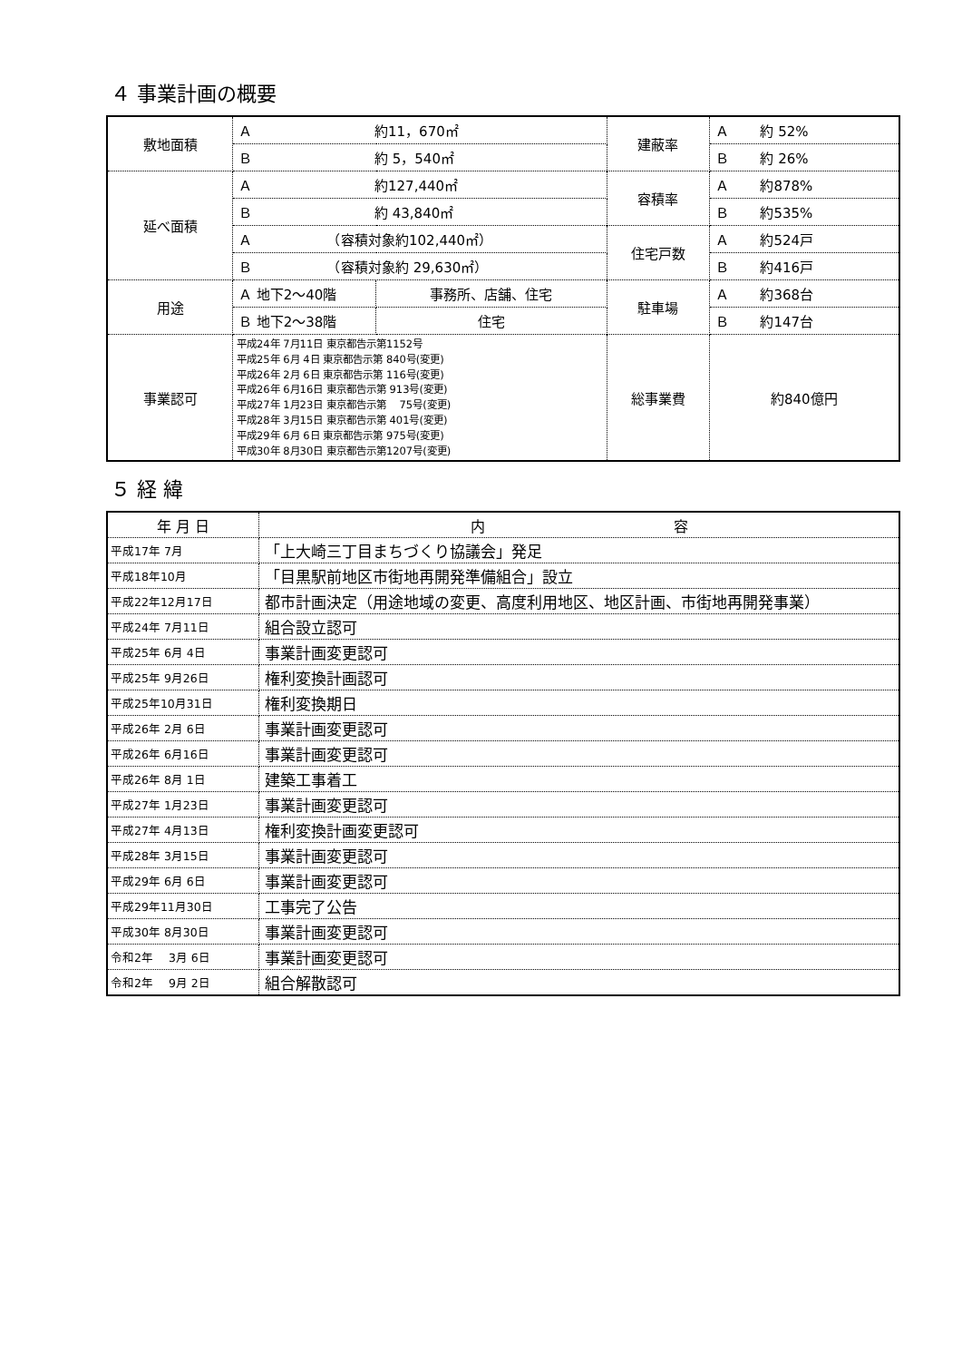４ 事業計画の概要
| 敷地面積 | Ａ 約11，670㎡ | | 建蔽率 | Ａ 約 52% |
| | Ｂ 約 5，540㎡ | | | Ｂ 約 26% |
| 延べ面積 | Ａ 約127,440㎡ | | 容積率 | Ａ 約878% |
| | Ｂ 約 43,840㎡ | | | Ｂ 約535% |
| | Ａ （容積対象約102,440㎡） | | 住宅戸数 | Ａ 約524戸 |
| | Ｂ （容積対象約 29,630㎡） | | | Ｂ 約416戸 |
| 用途 | Ａ 地下2～40階 | 事務所、店舗、住宅 | 駐車場 | Ａ 約368台 |
| | Ｂ 地下2～38階 | 住宅 | | Ｂ 約147台 |
| 事業認可 | 平成24年 7月11日 東京都告示第1152号 平成25年 6月 4日 東京都告示第 840号(変更) 平成26年 2月 6日 東京都告示第 116号(変更) 平成26年 6月16日 東京都告示第 913号(変更) 平成27年 1月23日 東京都告示第 75号(変更) 平成28年 3月15日 東京都告示第 401号(変更) 平成29年 6月 6日 東京都告示第 975号(変更) 平成30年 8月30日 東京都告示第1207号(変更) | | 総事業費 | 約840億円 |
５ 経 緯
| 年 月 日 | 内 容 |
| --- | --- |
| 平成17年 7月 | 「上大崎三丁目まちづくり協議会」発足 |
| 平成18年10月 | 「目黒駅前地区市街地再開発準備組合」設立 |
| 平成22年12月17日 | 都市計画決定（用途地域の変更、高度利用地区、地区計画、市街地再開発事業） |
| 平成24年 7月11日 | 組合設立認可 |
| 平成25年 6月 4日 | 事業計画変更認可 |
| 平成25年 9月26日 | 権利変換計画認可 |
| 平成25年10月31日 | 権利変換期日 |
| 平成26年 2月 6日 | 事業計画変更認可 |
| 平成26年 6月16日 | 事業計画変更認可 |
| 平成26年 8月 1日 | 建築工事着工 |
| 平成27年 1月23日 | 事業計画変更認可 |
| 平成27年 4月13日 | 権利変換計画変更認可 |
| 平成28年 3月15日 | 事業計画変更認可 |
| 平成29年 6月 6日 | 事業計画変更認可 |
| 平成29年11月30日 | 工事完了公告 |
| 平成30年 8月30日 | 事業計画変更認可 |
| 令和2年 3月 6日 | 事業計画変更認可 |
| 令和2年 9月 2日 | 組合解散認可 |